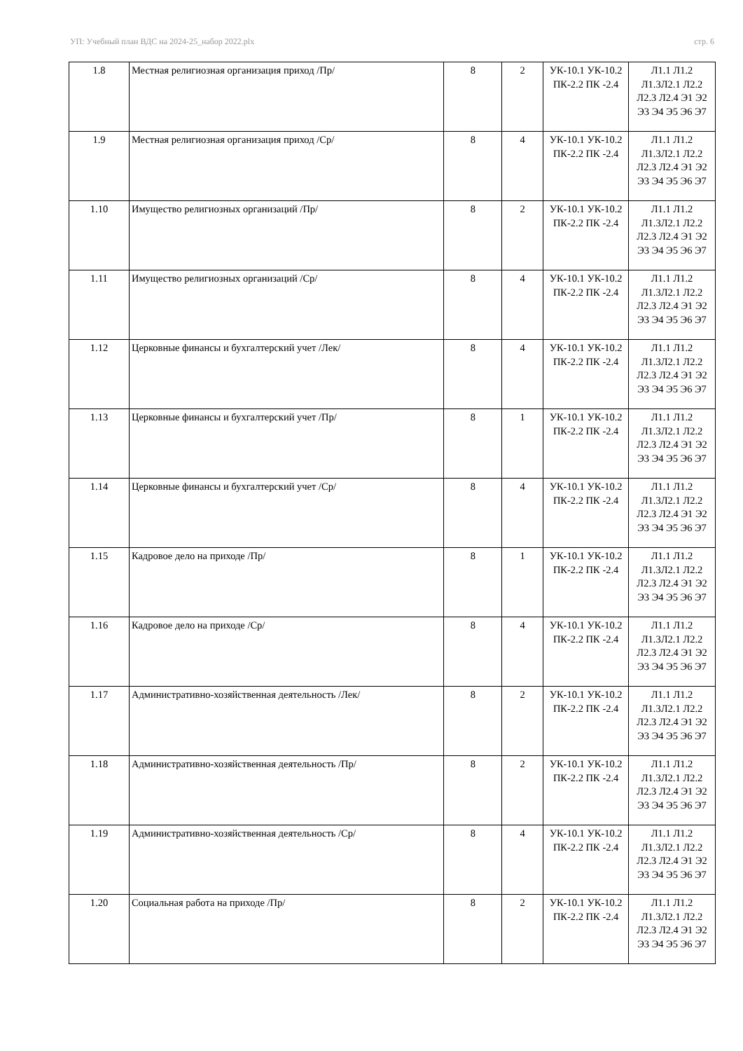УП: Учебный план ВДС на 2024-25_набор 2022.plx стр. 6
| 1.8 | Местная религиозная организация приход /Пр/ | 8 | 2 | УК-10.1 УК-10.2 ПК-2.2 ПК -2.4 | Л1.1 Л1.2 Л1.3Л2.1 Л2.2 Л2.3 Л2.4 Э1 Э2 Э3 Э4 Э5 Э6 Э7 |
| 1.9 | Местная религиозная организация приход /Ср/ | 8 | 4 | УК-10.1 УК-10.2 ПК-2.2 ПК -2.4 | Л1.1 Л1.2 Л1.3Л2.1 Л2.2 Л2.3 Л2.4 Э1 Э2 Э3 Э4 Э5 Э6 Э7 |
| 1.10 | Имущество религиозных организаций /Пр/ | 8 | 2 | УК-10.1 УК-10.2 ПК-2.2 ПК -2.4 | Л1.1 Л1.2 Л1.3Л2.1 Л2.2 Л2.3 Л2.4 Э1 Э2 Э3 Э4 Э5 Э6 Э7 |
| 1.11 | Имущество религиозных организаций /Ср/ | 8 | 4 | УК-10.1 УК-10.2 ПК-2.2 ПК -2.4 | Л1.1 Л1.2 Л1.3Л2.1 Л2.2 Л2.3 Л2.4 Э1 Э2 Э3 Э4 Э5 Э6 Э7 |
| 1.12 | Церковные финансы и бухгалтерский учет /Лек/ | 8 | 4 | УК-10.1 УК-10.2 ПК-2.2 ПК -2.4 | Л1.1 Л1.2 Л1.3Л2.1 Л2.2 Л2.3 Л2.4 Э1 Э2 Э3 Э4 Э5 Э6 Э7 |
| 1.13 | Церковные финансы и бухгалтерский учет /Пр/ | 8 | 1 | УК-10.1 УК-10.2 ПК-2.2 ПК -2.4 | Л1.1 Л1.2 Л1.3Л2.1 Л2.2 Л2.3 Л2.4 Э1 Э2 Э3 Э4 Э5 Э6 Э7 |
| 1.14 | Церковные финансы и бухгалтерский учет /Ср/ | 8 | 4 | УК-10.1 УК-10.2 ПК-2.2 ПК -2.4 | Л1.1 Л1.2 Л1.3Л2.1 Л2.2 Л2.3 Л2.4 Э1 Э2 Э3 Э4 Э5 Э6 Э7 |
| 1.15 | Кадровое дело на приходе /Пр/ | 8 | 1 | УК-10.1 УК-10.2 ПК-2.2 ПК -2.4 | Л1.1 Л1.2 Л1.3Л2.1 Л2.2 Л2.3 Л2.4 Э1 Э2 Э3 Э4 Э5 Э6 Э7 |
| 1.16 | Кадровое дело на приходе /Ср/ | 8 | 4 | УК-10.1 УК-10.2 ПК-2.2 ПК -2.4 | Л1.1 Л1.2 Л1.3Л2.1 Л2.2 Л2.3 Л2.4 Э1 Э2 Э3 Э4 Э5 Э6 Э7 |
| 1.17 | Административно-хозяйственная деятельность /Лек/ | 8 | 2 | УК-10.1 УК-10.2 ПК-2.2 ПК -2.4 | Л1.1 Л1.2 Л1.3Л2.1 Л2.2 Л2.3 Л2.4 Э1 Э2 Э3 Э4 Э5 Э6 Э7 |
| 1.18 | Административно-хозяйственная деятельность /Пр/ | 8 | 2 | УК-10.1 УК-10.2 ПК-2.2 ПК -2.4 | Л1.1 Л1.2 Л1.3Л2.1 Л2.2 Л2.3 Л2.4 Э1 Э2 Э3 Э4 Э5 Э6 Э7 |
| 1.19 | Административно-хозяйственная деятельность /Ср/ | 8 | 4 | УК-10.1 УК-10.2 ПК-2.2 ПК -2.4 | Л1.1 Л1.2 Л1.3Л2.1 Л2.2 Л2.3 Л2.4 Э1 Э2 Э3 Э4 Э5 Э6 Э7 |
| 1.20 | Социальная работа на приходе /Пр/ | 8 | 2 | УК-10.1 УК-10.2 ПК-2.2 ПК -2.4 | Л1.1 Л1.2 Л1.3Л2.1 Л2.2 Л2.3 Л2.4 Э1 Э2 Э3 Э4 Э5 Э6 Э7 |